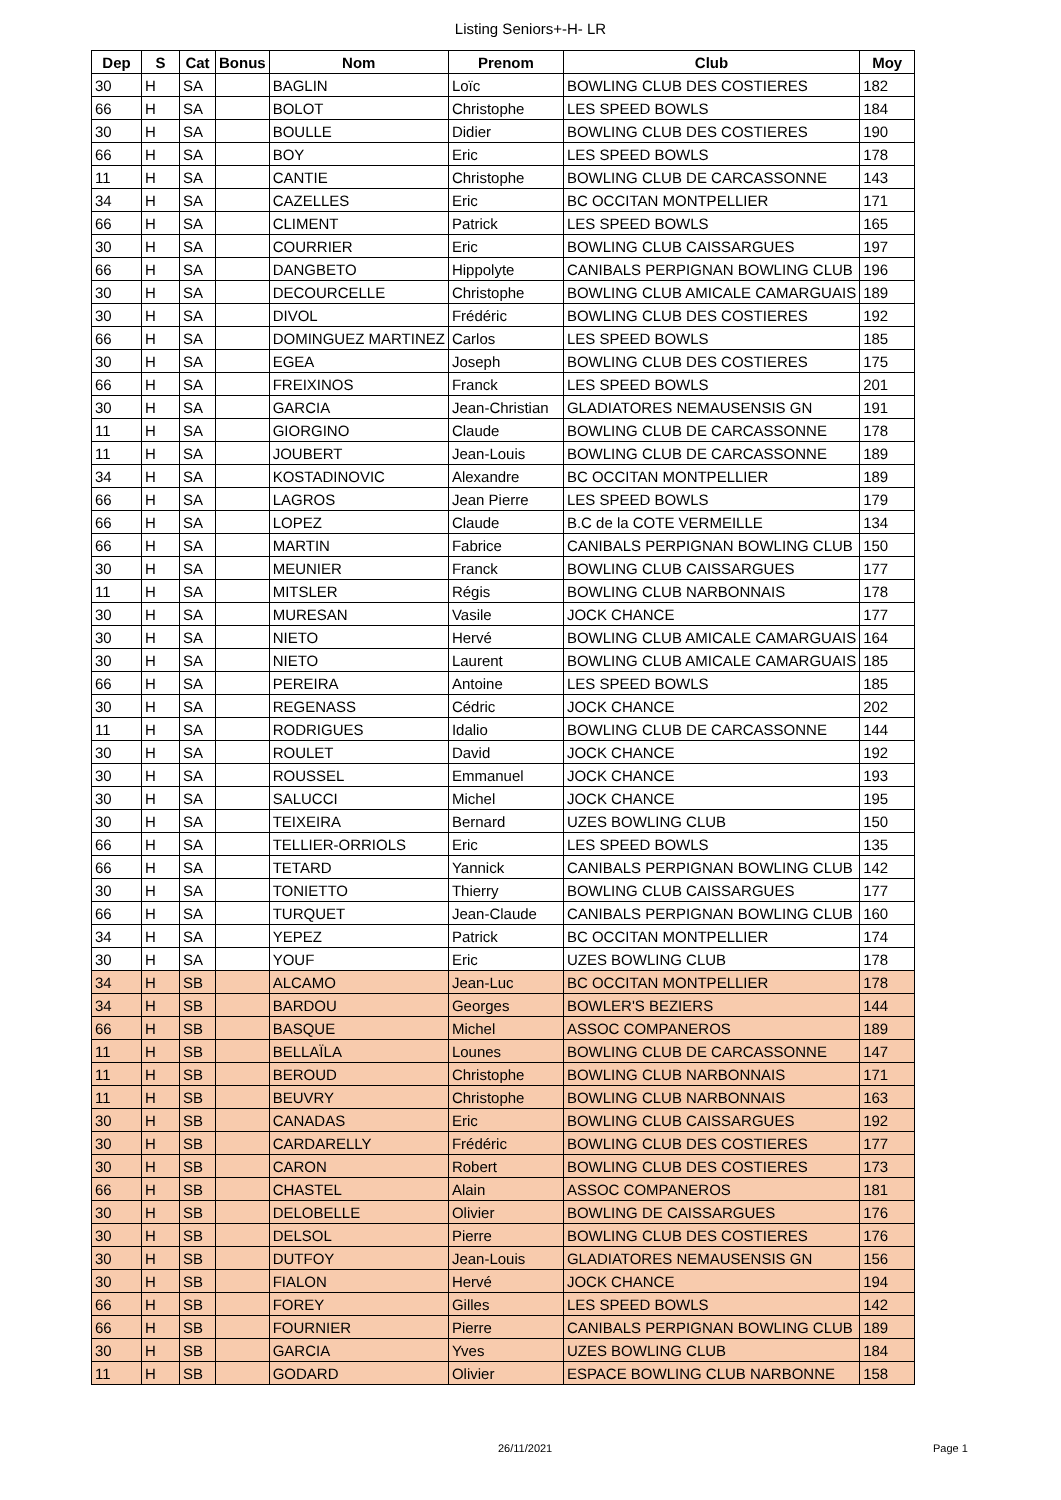Listing Seniors+-H- LR
| Dep | S | Cat | Bonus | Nom | Prenom | Club | Moy |
| --- | --- | --- | --- | --- | --- | --- | --- |
| 30 | H | SA | | BAGLIN | Loïc | BOWLING CLUB DES COSTIERES | 182 |
| 66 | H | SA | | BOLOT | Christophe | LES SPEED BOWLS | 184 |
| 30 | H | SA | | BOULLE | Didier | BOWLING CLUB DES COSTIERES | 190 |
| 66 | H | SA | | BOY | Eric | LES SPEED BOWLS | 178 |
| 11 | H | SA | | CANTIE | Christophe | BOWLING CLUB DE CARCASSONNE | 143 |
| 34 | H | SA | | CAZELLES | Eric | BC OCCITAN MONTPELLIER | 171 |
| 66 | H | SA | | CLIMENT | Patrick | LES SPEED BOWLS | 165 |
| 30 | H | SA | | COURRIER | Eric | BOWLING CLUB CAISSARGUES | 197 |
| 66 | H | SA | | DANGBETO | Hippolyte | CANIBALS PERPIGNAN BOWLING CLUB | 196 |
| 30 | H | SA | | DECOURCELLE | Christophe | BOWLING CLUB AMICALE CAMARGUAIS | 189 |
| 30 | H | SA | | DIVOL | Frédéric | BOWLING CLUB DES COSTIERES | 192 |
| 66 | H | SA | | DOMINGUEZ MARTINEZ | Carlos | LES SPEED BOWLS | 185 |
| 30 | H | SA | | EGEA | Joseph | BOWLING CLUB DES COSTIERES | 175 |
| 66 | H | SA | | FREIXINOS | Franck | LES SPEED BOWLS | 201 |
| 30 | H | SA | | GARCIA | Jean-Christian | GLADIATORES NEMAUSENSIS GN | 191 |
| 11 | H | SA | | GIORGINO | Claude | BOWLING CLUB DE CARCASSONNE | 178 |
| 11 | H | SA | | JOUBERT | Jean-Louis | BOWLING CLUB DE CARCASSONNE | 189 |
| 34 | H | SA | | KOSTADINOVIC | Alexandre | BC OCCITAN MONTPELLIER | 189 |
| 66 | H | SA | | LAGROS | Jean Pierre | LES SPEED BOWLS | 179 |
| 66 | H | SA | | LOPEZ | Claude | B.C de la COTE VERMEILLE | 134 |
| 66 | H | SA | | MARTIN | Fabrice | CANIBALS PERPIGNAN BOWLING CLUB | 150 |
| 30 | H | SA | | MEUNIER | Franck | BOWLING CLUB CAISSARGUES | 177 |
| 11 | H | SA | | MITSLER | Régis | BOWLING CLUB NARBONNAIS | 178 |
| 30 | H | SA | | MURESAN | Vasile | JOCK CHANCE | 177 |
| 30 | H | SA | | NIETO | Hervé | BOWLING CLUB AMICALE CAMARGUAIS | 164 |
| 30 | H | SA | | NIETO | Laurent | BOWLING CLUB AMICALE CAMARGUAIS | 185 |
| 66 | H | SA | | PEREIRA | Antoine | LES SPEED BOWLS | 185 |
| 30 | H | SA | | REGENASS | Cédric | JOCK CHANCE | 202 |
| 11 | H | SA | | RODRIGUES | Idalio | BOWLING CLUB DE CARCASSONNE | 144 |
| 30 | H | SA | | ROULET | David | JOCK CHANCE | 192 |
| 30 | H | SA | | ROUSSEL | Emmanuel | JOCK CHANCE | 193 |
| 30 | H | SA | | SALUCCI | Michel | JOCK CHANCE | 195 |
| 30 | H | SA | | TEIXEIRA | Bernard | UZES BOWLING CLUB | 150 |
| 66 | H | SA | | TELLIER-ORRIOLS | Eric | LES SPEED BOWLS | 135 |
| 66 | H | SA | | TETARD | Yannick | CANIBALS PERPIGNAN BOWLING CLUB | 142 |
| 30 | H | SA | | TONIETTO | Thierry | BOWLING CLUB CAISSARGUES | 177 |
| 66 | H | SA | | TURQUET | Jean-Claude | CANIBALS PERPIGNAN BOWLING CLUB | 160 |
| 34 | H | SA | | YEPEZ | Patrick | BC OCCITAN MONTPELLIER | 174 |
| 30 | H | SA | | YOUF | Eric | UZES BOWLING CLUB | 178 |
| 34 | H | SB | | ALCAMO | Jean-Luc | BC OCCITAN MONTPELLIER | 178 |
| 34 | H | SB | | BARDOU | Georges | BOWLER'S BEZIERS | 144 |
| 66 | H | SB | | BASQUE | Michel | ASSOC COMPANEROS | 189 |
| 11 | H | SB | | BELLAÏLA | Lounes | BOWLING CLUB DE CARCASSONNE | 147 |
| 11 | H | SB | | BEROUD | Christophe | BOWLING CLUB NARBONNAIS | 171 |
| 11 | H | SB | | BEUVRY | Christophe | BOWLING CLUB NARBONNAIS | 163 |
| 30 | H | SB | | CANADAS | Eric | BOWLING CLUB CAISSARGUES | 192 |
| 30 | H | SB | | CARDARELLY | Frédéric | BOWLING CLUB DES COSTIERES | 177 |
| 30 | H | SB | | CARON | Robert | BOWLING CLUB DES COSTIERES | 173 |
| 66 | H | SB | | CHASTEL | Alain | ASSOC COMPANEROS | 181 |
| 30 | H | SB | | DELOBELLE | Olivier | BOWLING DE CAISSARGUES | 176 |
| 30 | H | SB | | DELSOL | Pierre | BOWLING CLUB DES COSTIERES | 176 |
| 30 | H | SB | | DUTFOY | Jean-Louis | GLADIATORES NEMAUSENSIS GN | 156 |
| 30 | H | SB | | FIALON | Hervé | JOCK CHANCE | 194 |
| 66 | H | SB | | FOREY | Gilles | LES SPEED BOWLS | 142 |
| 66 | H | SB | | FOURNIER | Pierre | CANIBALS PERPIGNAN BOWLING CLUB | 189 |
| 30 | H | SB | | GARCIA | Yves | UZES BOWLING CLUB | 184 |
| 11 | H | SB | | GODARD | Olivier | ESPACE BOWLING CLUB NARBONNE | 158 |
26/11/2021 Page 1